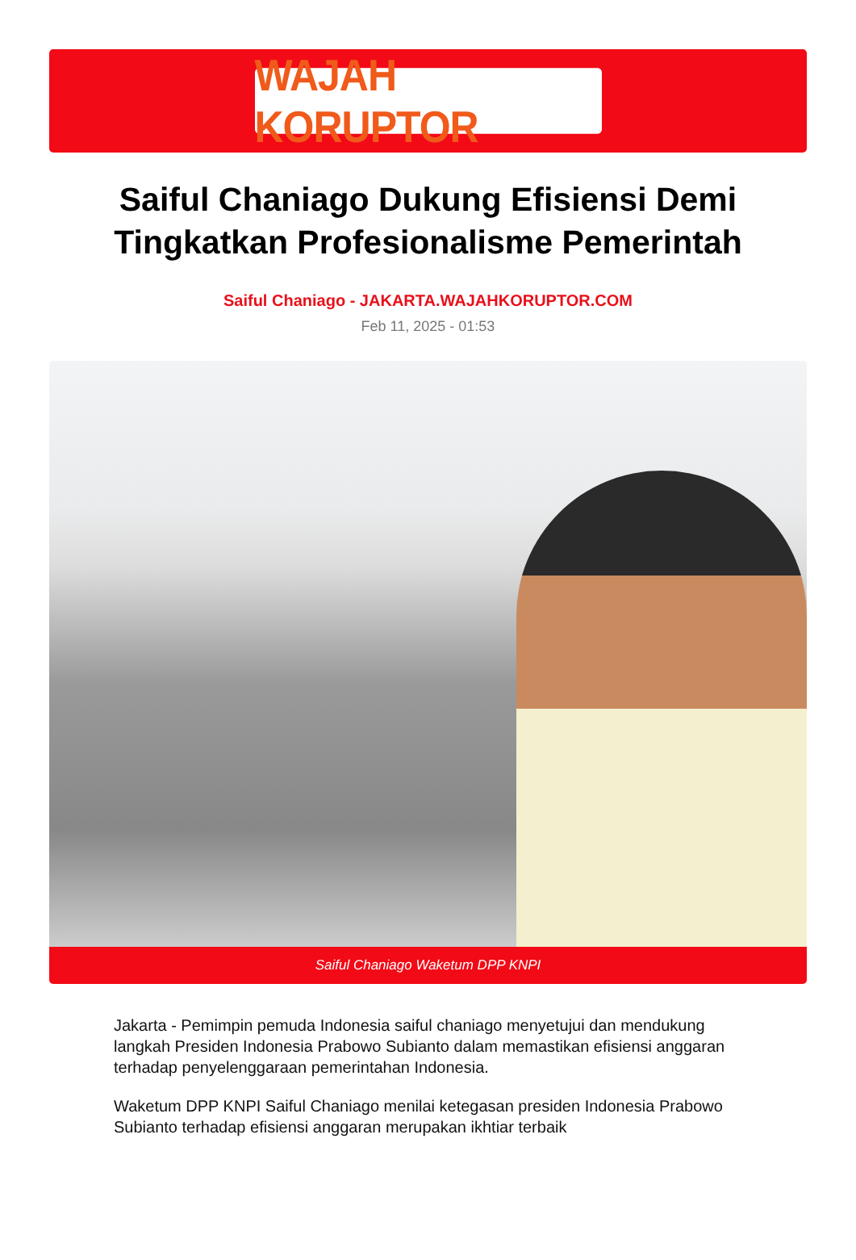WAJAH KORUPTOR
Saiful Chaniago Dukung Efisiensi Demi Tingkatkan Profesionalisme Pemerintah
Saiful Chaniago - JAKARTA.WAJAHKORUPTOR.COM
Feb 11, 2025 - 01:53
Saiful Chaniago Waketum DPP KNPI
Jakarta - Pemimpin pemuda Indonesia saiful chaniago menyetujui dan mendukung langkah Presiden Indonesia Prabowo Subianto dalam memastikan efisiensi anggaran terhadap penyelenggaraan pemerintahan Indonesia.
Waketum DPP KNPI Saiful Chaniago menilai ketegasan presiden Indonesia Prabowo Subianto terhadap efisiensi anggaran merupakan ikhtiar terbaik